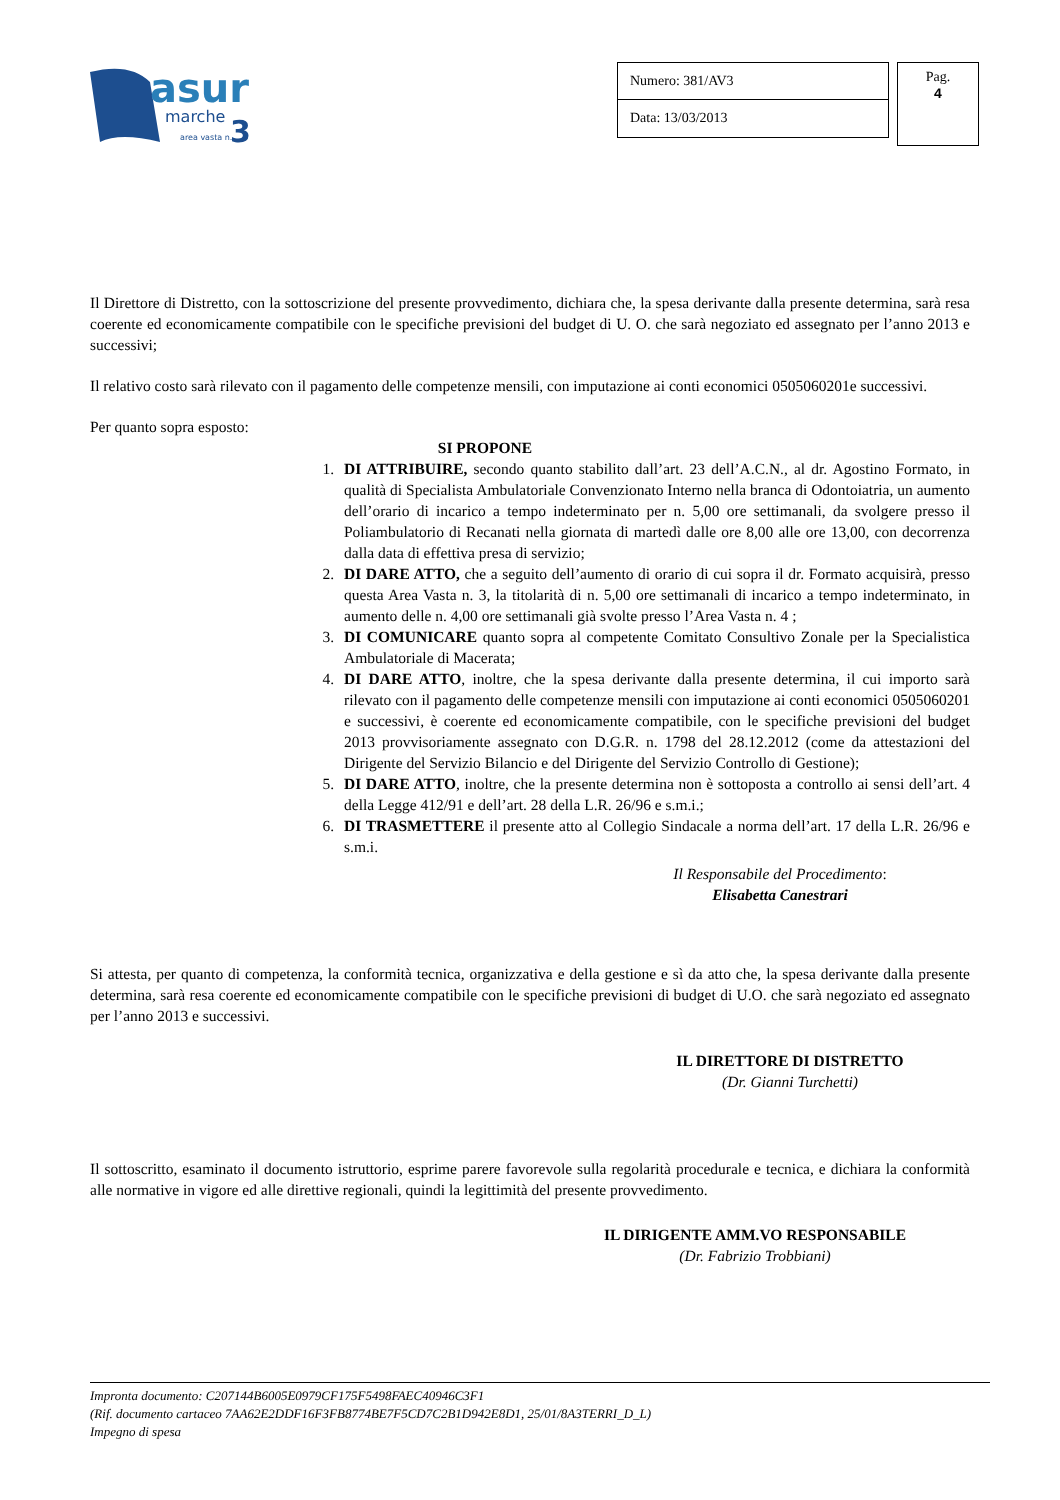asur
marche
3
area vasta n.
Numero: 381/AV3
Data: 13/03/2013
Pag.
4
Il Direttore di Distretto, con la sottoscrizione del presente provvedimento, dichiara che, la spesa derivante dalla presente determina, sarà resa coerente ed economicamente compatibile con le specifiche previsioni del budget di U. O. che sarà negoziato ed assegnato per l’anno 2013 e successivi;
Il relativo costo sarà rilevato con il pagamento delle competenze mensili, con imputazione ai conti economici 0505060201e successivi.
Per quanto sopra esposto:
SI PROPONE
1. DI ATTRIBUIRE, secondo quanto stabilito dall’art. 23 dell’A.C.N., al dr. Agostino Formato, in qualità di Specialista Ambulatoriale Convenzionato Interno nella branca di Odontoiatria, un aumento dell’orario di incarico a tempo indeterminato per n. 5,00 ore settimanali, da svolgere presso il Poliambulatorio di Recanati nella giornata di martedì dalle ore 8,00 alle ore 13,00, con decorrenza dalla data di effettiva presa di servizio;
2. DI DARE ATTO, che a seguito dell’aumento di orario di cui sopra il dr. Formato acquisirà, presso questa Area Vasta n. 3, la titolarità di n. 5,00 ore settimanali di incarico a tempo indeterminato, in aumento delle n. 4,00 ore settimanali già svolte presso l’Area Vasta n. 4 ;
3. DI COMUNICARE quanto sopra al competente Comitato Consultivo Zonale per la Specialistica Ambulatoriale di Macerata;
4. DI DARE ATTO, inoltre, che la spesa derivante dalla presente determina, il cui importo sarà rilevato con il pagamento delle competenze mensili con imputazione ai conti economici 0505060201 e successivi, è coerente ed economicamente compatibile, con le specifiche previsioni del budget 2013 provvisoriamente assegnato con D.G.R. n. 1798 del 28.12.2012 (come da attestazioni del Dirigente del Servizio Bilancio e del Dirigente del Servizio Controllo di Gestione);
5. DI DARE ATTO, inoltre, che la presente determina non è sottoposta a controllo ai sensi dell’art. 4 della Legge 412/91 e dell’art. 28 della L.R. 26/96 e s.m.i.;
6. DI TRASMETTERE il presente atto al Collegio Sindacale a norma dell’art. 17 della L.R. 26/96 e s.m.i.
Il Responsabile del Procedimento:
Elisabetta Canestrari
Si attesta, per quanto di competenza, la conformità tecnica, organizzativa e della gestione e sì da atto che, la spesa derivante dalla presente determina, sarà resa coerente ed economicamente compatibile con le specifiche previsioni di budget di U.O. che sarà negoziato ed assegnato per l’anno 2013 e successivi.
IL DIRETTORE DI DISTRETTO
(Dr. Gianni Turchetti)
Il sottoscritto, esaminato il documento istruttorio, esprime parere favorevole sulla regolarità procedurale e tecnica, e dichiara la conformità alle normative in vigore ed alle direttive regionali, quindi la legittimità del presente provvedimento.
IL DIRIGENTE AMM.VO RESPONSABILE
(Dr. Fabrizio Trobbiani)
Impronta documento: C207144B6005E0979CF175F5498FAEC40946C3F1
(Rif. documento cartaceo 7AA62E2DDF16F3FB8774BE7F5CD7C2B1D942E8D1, 25/01/8A3TERRI_D_L)
Impegno di spesa